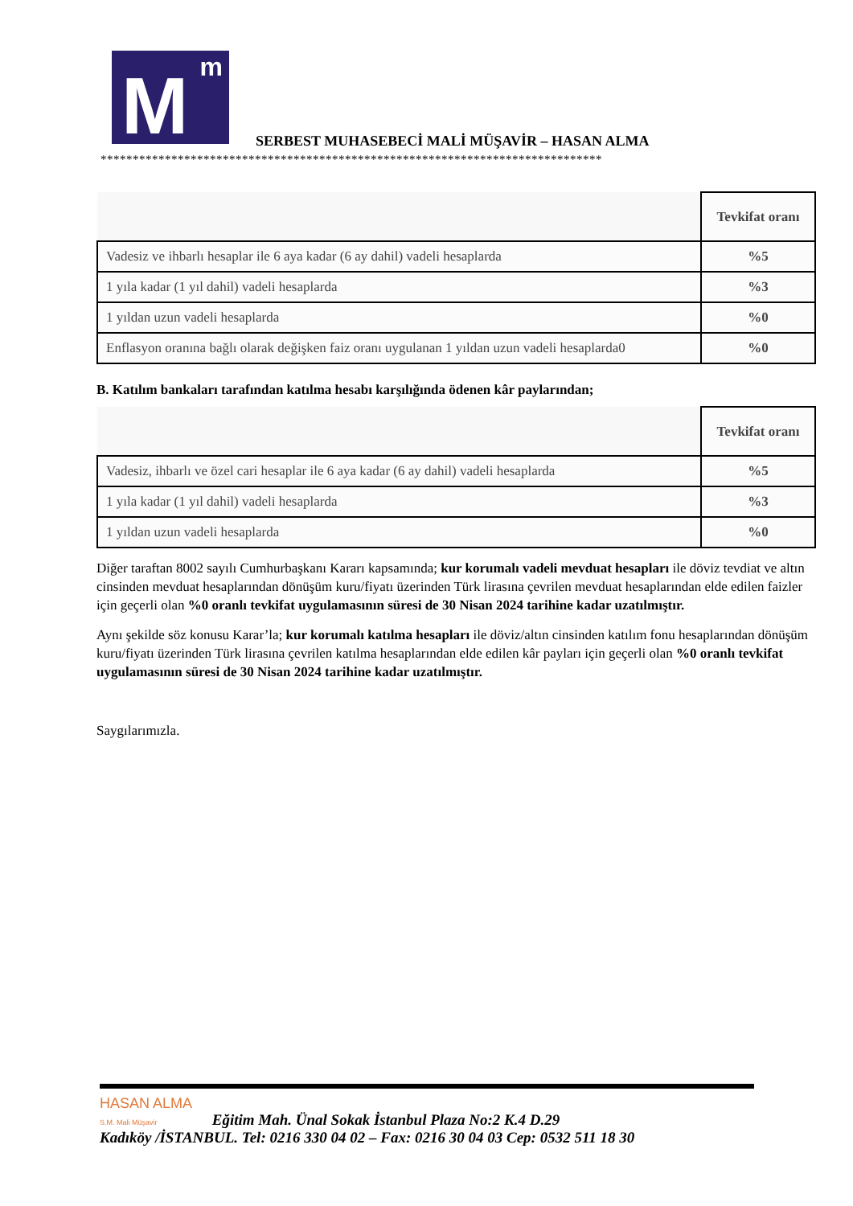M m
SERBEST MUHASEBECİ MALİ MÜŞAVİR – HASAN ALMA
******************************************************************************
| | Tevkifat oranı |
| Vadesiz ve ihbarlı hesaplar ile 6 aya kadar (6 ay dahil) vadeli hesaplarda | %5 |
| 1 yıla kadar (1 yıl dahil) vadeli hesaplarda | %3 |
| 1 yıldan uzun vadeli hesaplarda | %0 |
| Enflasyon oranına bağlı olarak değişken faiz oranı uygulanan 1 yıldan uzun vadeli hesaplarda0 | %0 |
B. Katılım bankaları tarafından katılma hesabı karşılığında ödenen kâr paylarından;
| | Tevkifat oranı |
| Vadesiz, ihbarlı ve özel cari hesaplar ile 6 aya kadar (6 ay dahil) vadeli hesaplarda | %5 |
| 1 yıla kadar (1 yıl dahil) vadeli hesaplarda | %3 |
| 1 yıldan uzun vadeli hesaplarda | %0 |
Diğer taraftan 8002 sayılı Cumhurbaşkanı Kararı kapsamında; kur korumalı vadeli mevduat hesapları ile döviz tevdiat ve altın cinsinden mevduat hesaplarından dönüşüm kuru/fiyatı üzerinden Türk lirasına çevrilen mevduat hesaplarından elde edilen faizler için geçerli olan %0 oranlı tevkifat uygulamasının süresi de 30 Nisan 2024 tarihine kadar uzatılmıştır.
Aynı şekilde söz konusu Karar’la; kur korumalı katılma hesapları ile döviz/altın cinsinden katılım fonu hesaplarından dönüşüm kuru/fiyatı üzerinden Türk lirasına çevrilen katılma hesaplarından elde edilen kâr payları için geçerli olan %0 oranlı tevkifat uygulamasının süresi de 30 Nisan 2024 tarihine kadar uzatılmıştır.
Saygılarımızla.
HASAN ALMA
S.M. Mali Müşavir Eğitim Mah. Ünal Sokak İstanbul Plaza No:2 K.4 D.29
Kadıköy /İSTANBUL. Tel: 0216 330 04 02 – Fax: 0216 30 04 03 Cep: 0532 511 18 30